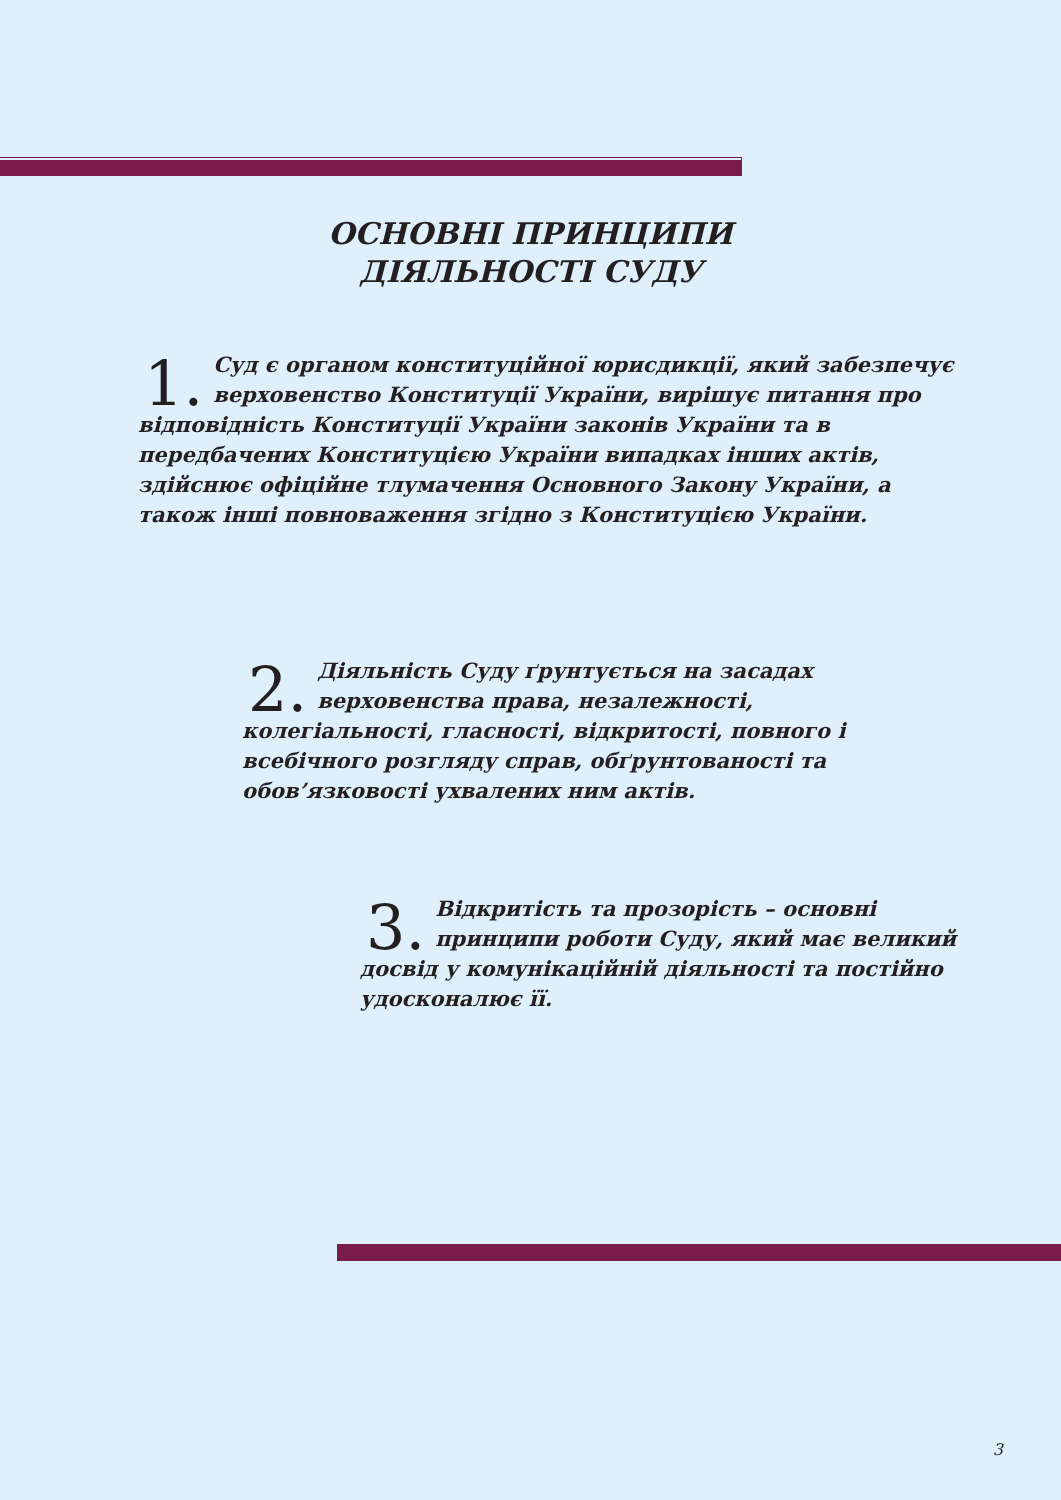ОСНОВНІ ПРИНЦИПИ
ДІЯЛЬНОСТІ СУДУ
1. Суд є органом конституційної юрисдикції, який забезпечує верховенство Конституції України, вирішує питання про відповідність Конституції України законів України та в передбачених Конституцією України випадках інших актів, здійснює офіційне тлумачення Основного Закону України, а також інші повноваження згідно з Конституцією України.
2. Діяльність Суду ґрунтується на засадах верховенства права, незалежності, колегіальності, гласності, відкритості, повного і всебічного розгляду справ, обґрунтованості та обов’язковості ухвалених ним актів.
3. Відкритість та прозорість – основні принципи роботи Суду, який має великий досвід у комунікаційній діяльності та постійно удосконалює її.
3